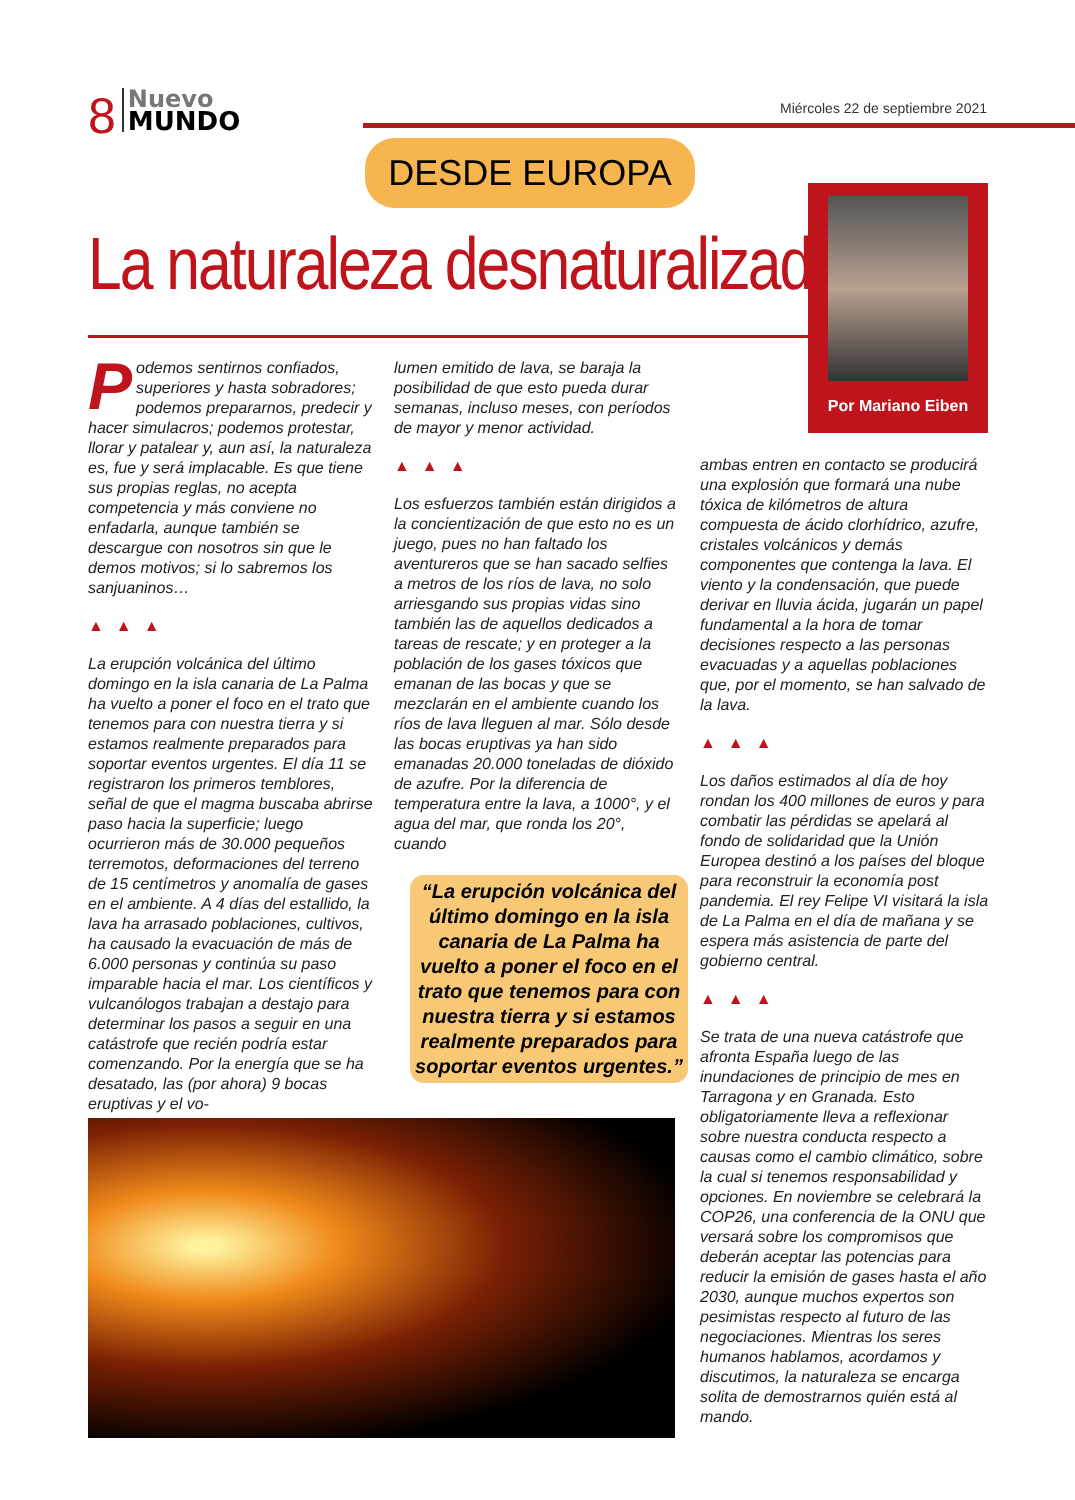8
Nuevo
MUNDO
Miércoles 22 de septiembre 2021
DESDE EUROPA
La naturaleza desnaturalizada
Por Mariano Eiben
Podemos sentirnos confiados, superiores y hasta sobradores; podemos prepararnos, predecir y hacer simulacros; podemos protestar, llorar y patalear y, aun así, la naturaleza es, fue y será implacable. Es que tiene sus propias reglas, no acepta competencia y más conviene no enfadarla, aunque también se descargue con nosotros sin que le demos motivos; si lo sabremos los sanjuaninos…
▲▲▲
La erupción volcánica del último domingo en la isla canaria de La Palma ha vuelto a poner el foco en el trato que tenemos para con nuestra tierra y si estamos realmente preparados para soportar eventos urgentes. El día 11 se registraron los primeros temblores, señal de que el magma buscaba abrirse paso hacia la superficie; luego ocurrieron más de 30.000 pequeños terremotos, deformaciones del terreno de 15 centímetros y anomalía de gases en el ambiente. A 4 días del estallido, la lava ha arrasado poblaciones, cultivos, ha causado la evacuación de más de 6.000 personas y continúa su paso imparable hacia el mar. Los científicos y vulcanólogos trabajan a destajo para determinar los pasos a seguir en una catástrofe que recién podría estar comenzando. Por la energía que se ha desatado, las (por ahora) 9 bocas eruptivas y el vo-
lumen emitido de lava, se baraja la posibilidad de que esto pueda durar semanas, incluso meses, con períodos de mayor y menor actividad.
▲▲▲
Los esfuerzos también están dirigidos a la concientización de que esto no es un juego, pues no han faltado los aventureros que se han sacado selfies a metros de los ríos de lava, no solo arriesgando sus propias vidas sino también las de aquellos dedicados a tareas de rescate; y en proteger a la población de los gases tóxicos que emanan de las bocas y que se mezclarán en el ambiente cuando los ríos de lava lleguen al mar. Sólo desde las bocas eruptivas ya han sido emanadas 20.000 toneladas de dióxido de azufre. Por la diferencia de temperatura entre la lava, a 1000°, y el agua del mar, que ronda los 20°, cuando
“La erupción volcánica del último domingo en la isla canaria de La Palma ha vuelto a poner el foco en el trato que tenemos para con nuestra tierra y si estamos realmente preparados para soportar eventos urgentes.”
ambas entren en contacto se producirá una explosión que formará una nube tóxica de kilómetros de altura compuesta de ácido clorhídrico, azufre, cristales volcánicos y demás componentes que contenga la lava. El viento y la condensación, que puede derivar en lluvia ácida, jugarán un papel fundamental a la hora de tomar decisiones respecto a las personas evacuadas y a aquellas poblaciones que, por el momento, se han salvado de la lava.
▲▲▲
Los daños estimados al día de hoy rondan los 400 millones de euros y para combatir las pérdidas se apelará al fondo de solidaridad que la Unión Europea destinó a los países del bloque para reconstruir la economía post pandemia. El rey Felipe VI visitará la isla de La Palma en el día de mañana y se espera más asistencia de parte del gobierno central.
▲▲▲
Se trata de una nueva catástrofe que afronta España luego de las inundaciones de principio de mes en Tarragona y en Granada. Esto obligatoriamente lleva a reflexionar sobre nuestra conducta respecto a causas como el cambio climático, sobre la cual si tenemos responsabilidad y opciones. En noviembre se celebrará la COP26, una conferencia de la ONU que versará sobre los compromisos que deberán aceptar las potencias para reducir la emisión de gases hasta el año 2030, aunque muchos expertos son pesimistas respecto al futuro de las negociaciones. Mientras los seres humanos hablamos, acordamos y discutimos, la naturaleza se encarga solita de demostrarnos quién está al mando.